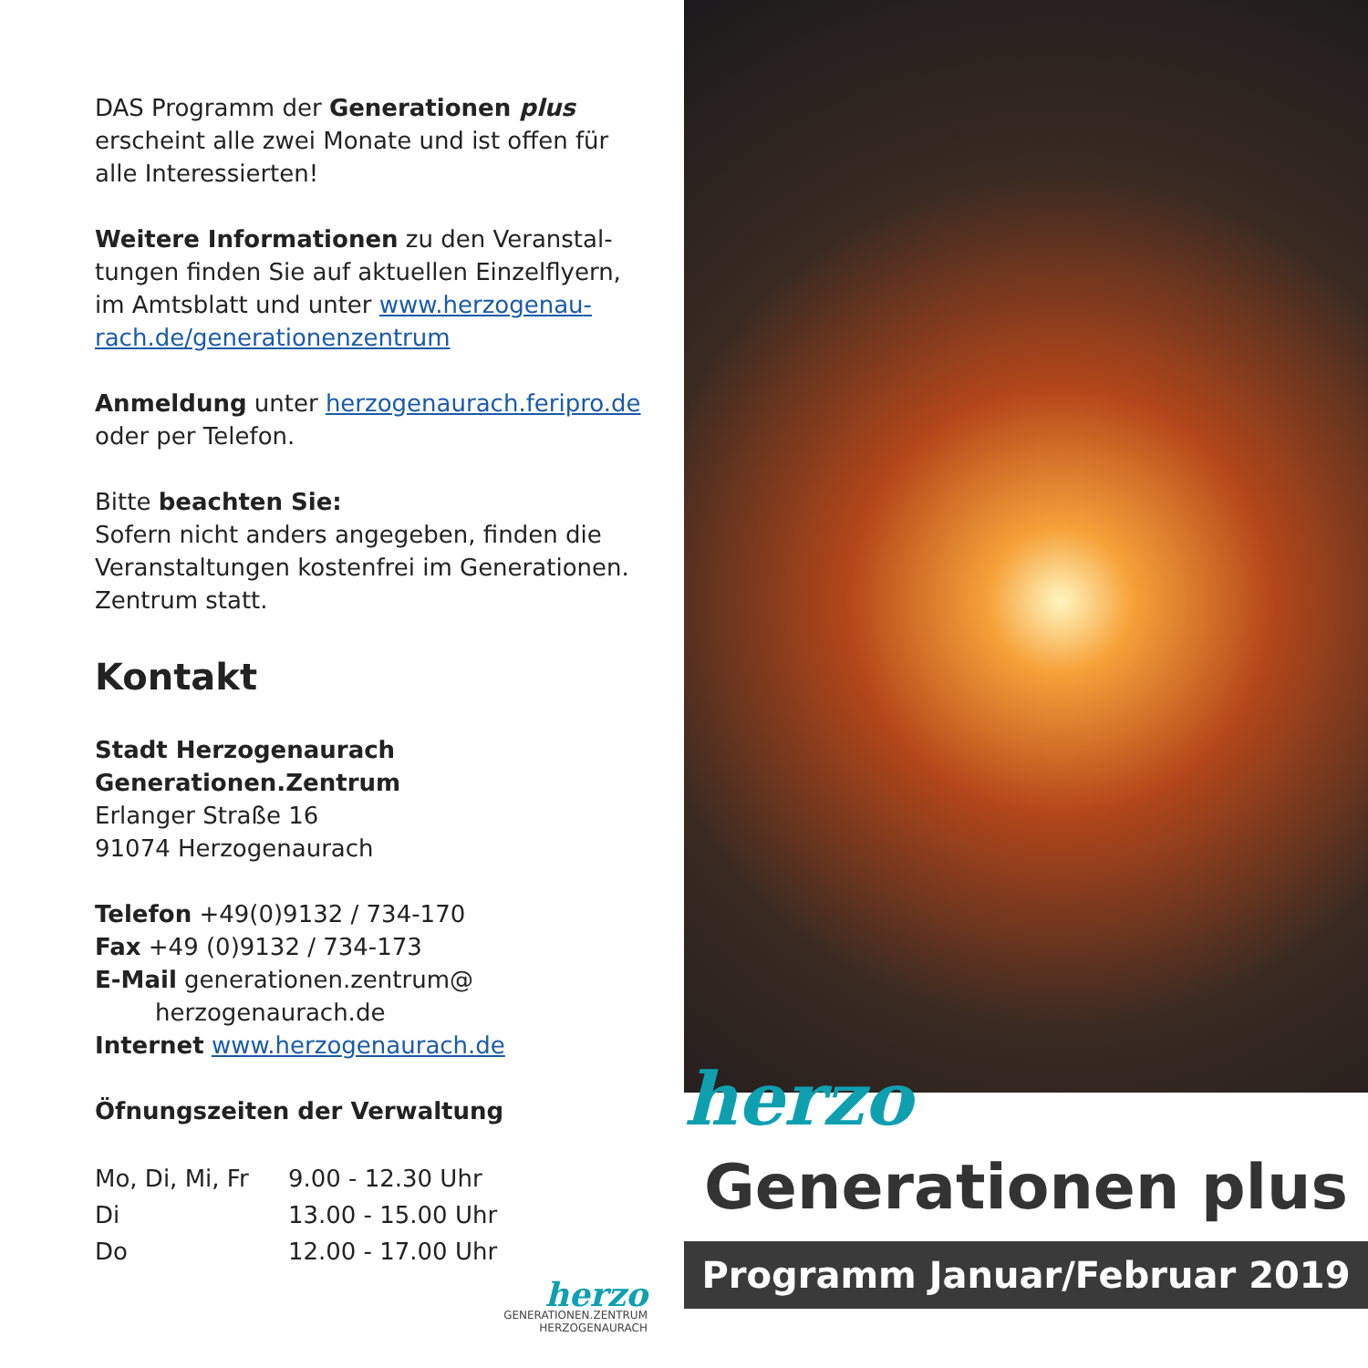DAS Programm der Generationen plus erscheint alle zwei Monate und ist offen für alle Interessierten!
Weitere Informationen zu den Veranstal­tungen finden Sie auf aktuellen Einzelflyern, im Amtsblatt und unter www.herzogenau­rach.de/generationenzentrum
Anmeldung unter herzogenaurach.feripro.de oder per Telefon.
Bitte beachten Sie:
Sofern nicht anders angegeben, finden die Veranstaltungen kostenfrei im Generationen. Zentrum statt.
Kontakt
Stadt Herzogenaurach
Generationen.Zentrum
Erlanger Straße 16
91074 Herzogenaurach
Telefon +49(0)9132 / 734-170
Fax +49 (0)9132 / 734-173
E-Mail generationen.zentrum@
herzogenaurach.de
Internet www.herzogenaurach.de
Öfnungszeiten der Verwaltung
| Mo, Di, Mi, Fr | 9.00 - 12.30 Uhr |
| Di | 13.00 - 15.00 Uhr |
| Do | 12.00 - 17.00 Uhr |
herzo
GENERATIONEN.ZENTRUM
HERZOGENAURACH
herzo
Generationen plus
Programm Januar/Februar 2019